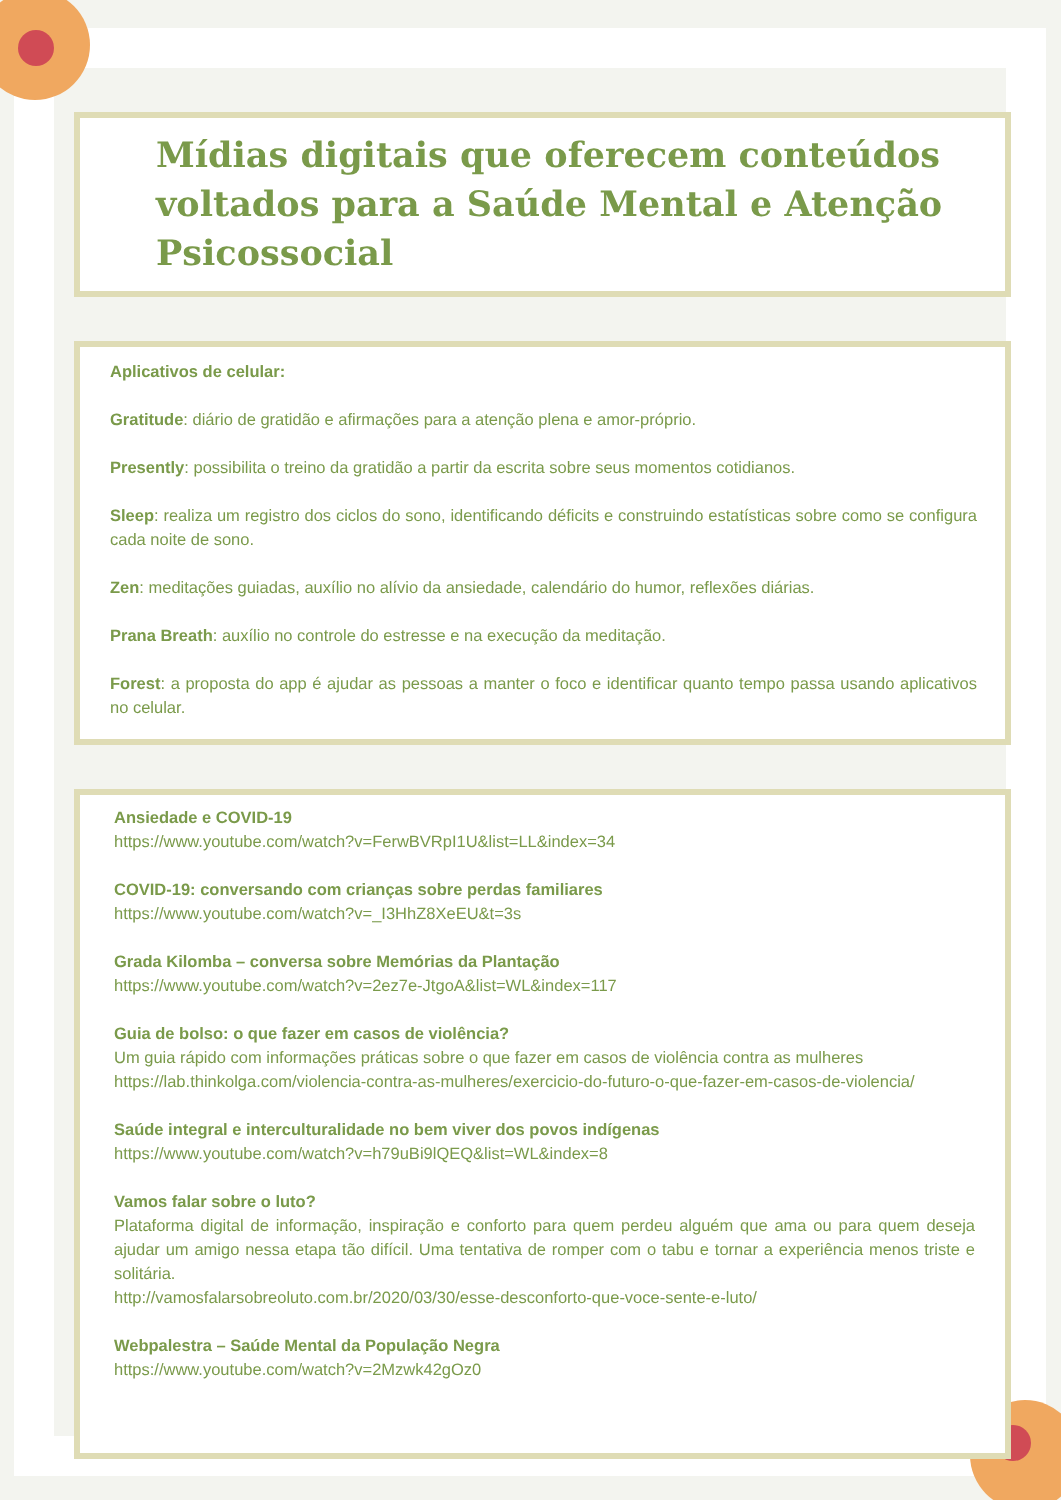Mídias digitais que oferecem conteúdos voltados para a Saúde Mental e Atenção Psicossocial
Aplicativos de celular:
Gratitude: diário de gratidão e afirmações para a atenção plena e amor-próprio.
Presently: possibilita o treino da gratidão a partir da escrita sobre seus momentos cotidianos.
Sleep: realiza um registro dos ciclos do sono, identificando déficits e construindo estatísticas sobre como se configura cada noite de sono.
Zen: meditações guiadas, auxílio no alívio da ansiedade, calendário do humor, reflexões diárias.
Prana Breath: auxílio no controle do estresse e na execução da meditação.
Forest: a proposta do app é ajudar as pessoas a manter o foco e identificar quanto tempo passa usando aplicativos no celular.
Ansiedade e COVID-19
https://www.youtube.com/watch?v=FerwBVRpI1U&list=LL&index=34
COVID-19: conversando com crianças sobre perdas familiares
https://www.youtube.com/watch?v=_I3HhZ8XeEU&t=3s
Grada Kilomba – conversa sobre Memórias da Plantação
https://www.youtube.com/watch?v=2ez7e-JtgoA&list=WL&index=117
Guia de bolso: o que fazer em casos de violência?
Um guia rápido com informações práticas sobre o que fazer em casos de violência contra as mulheres
https://lab.thinkolga.com/violencia-contra-as-mulheres/exercicio-do-futuro-o-que-fazer-em-casos-de-violencia/
Saúde integral e interculturalidade no bem viver dos povos indígenas
https://www.youtube.com/watch?v=h79uBi9lQEQ&list=WL&index=8
Vamos falar sobre o luto?
Plataforma digital de informação, inspiração e conforto para quem perdeu alguém que ama ou para quem deseja ajudar um amigo nessa etapa tão difícil. Uma tentativa de romper com o tabu e tornar a experiência menos triste e solitária.
http://vamosfalarsobreoluto.com.br/2020/03/30/esse-desconforto-que-voce-sente-e-luto/
Webpalestra – Saúde Mental da População Negra
https://www.youtube.com/watch?v=2Mzwk42gOz0